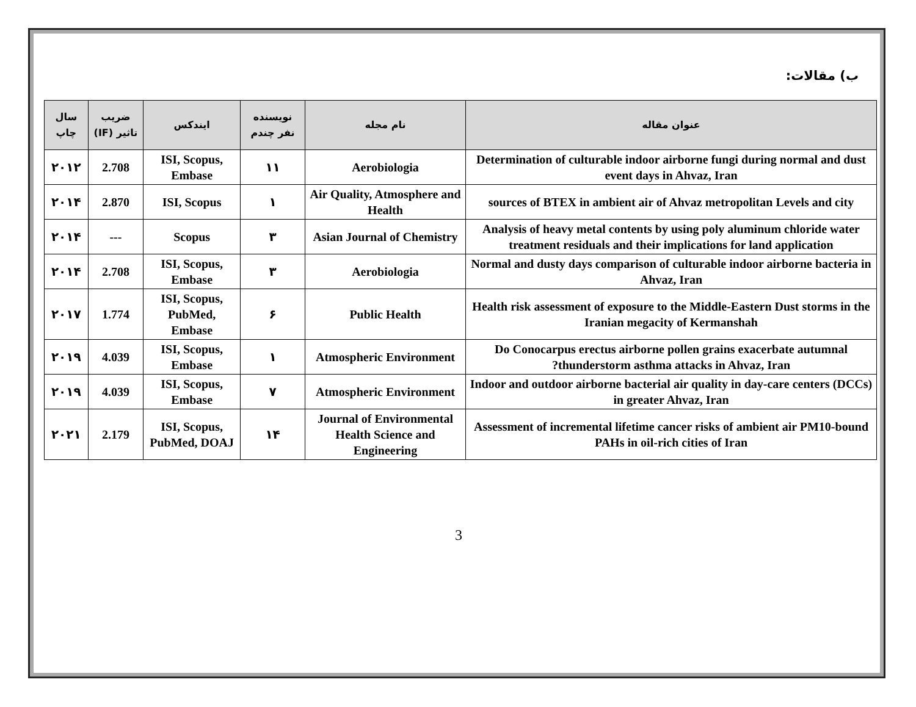ب) مقالات:
| عنوان مقاله | نام مجله | نویسنده نفر چندم | ایندکس | ضریب تاثیر (IF) | سال چاپ |
| --- | --- | --- | --- | --- | --- |
| Determination of culturable indoor airborne fungi during normal and dust event days in Ahvaz, Iran | Aerobiologia | ۱۱ | ISI, Scopus, Embase | 2.708 | ۲۰۱۲ |
| sources of BTEX in ambient air of Ahvaz metropolitan Levels and city | Air Quality, Atmosphere and Health | ۱ | ISI, Scopus | 2.870 | ۲۰۱۴ |
| Analysis of heavy metal contents by using poly aluminum chloride water treatment residuals and their implications for land application | Asian Journal of Chemistry | ۳ | Scopus | --- | ۲۰۱۴ |
| Normal and dusty days comparison of culturable indoor airborne bacteria in Ahvaz, Iran | Aerobiologia | ۳ | ISI, Scopus, Embase | 2.708 | ۲۰۱۴ |
| Health risk assessment of exposure to the Middle-Eastern Dust storms in the Iranian megacity of Kermanshah | Public Health | ۶ | ISI, Scopus, PubMed, Embase | 1.774 | ۲۰۱۷ |
| Do Conocarpus erectus airborne pollen grains exacerbate autumnal thunderstorm asthma attacks in Ahvaz, Iran? | Atmospheric Environment | ۱ | ISI, Scopus, Embase | 4.039 | ۲۰۱۹ |
| Indoor and outdoor airborne bacterial air quality in day-care centers (DCCs) in greater Ahvaz, Iran | Atmospheric Environment | ۷ | ISI, Scopus, Embase | 4.039 | ۲۰۱۹ |
| Assessment of incremental lifetime cancer risks of ambient air PM10-bound PAHs in oil-rich cities of Iran | Journal of Environmental Health Science and Engineering | ۱۴ | ISI, Scopus, PubMed, DOAJ | 2.179 | ۲۰۲۱ |
3